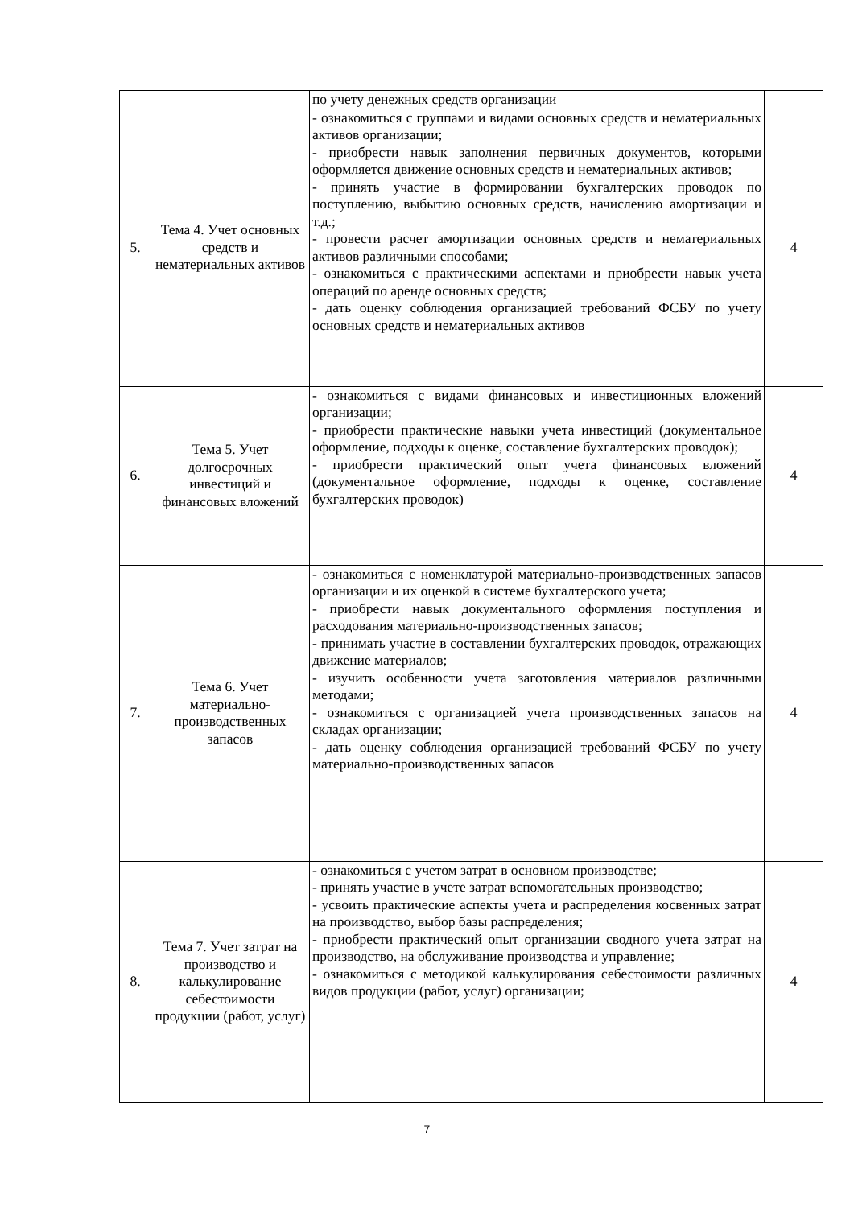| | | по учету денежных средств организации | |
| 5. | Тема 4. Учет основных средств и нематериальных активов | - ознакомиться с группами и видами основных средств и нематериальных активов организации; - приобрести навык заполнения первичных документов, которыми оформляется движение основных средств и нематериальных активов; - принять участие в формировании бухгалтерских проводок по поступлению, выбытию основных средств, начислению амортизации и т.д.; - провести расчет амортизации основных средств и нематериальных активов различными способами; - ознакомиться с практическими аспектами и приобрести навык учета операций по аренде основных средств; - дать оценку соблюдения организацией требований ФСБУ по учету основных средств и нематериальных активов | 4 |
| 6. | Тема 5. Учет долгосрочных инвестиций и финансовых вложений | - ознакомиться с видами финансовых и инвестиционных вложений организации; - приобрести практические навыки учета инвестиций (документальное оформление, подходы к оценке, составление бухгалтерских проводок); - приобрести практический опыт учета финансовых вложений (документальное оформление, подходы к оценке, составление бухгалтерских проводок) | 4 |
| 7. | Тема 6. Учет материально-производственных запасов | - ознакомиться с номенклатурой материально-производственных запасов организации и их оценкой в системе бухгалтерского учета; - приобрести навык документального оформления поступления и расходования материально-производственных запасов; - принимать участие в составлении бухгалтерских проводок, отражающих движение материалов; - изучить особенности учета заготовления материалов различными методами; - ознакомиться с организацией учета производственных запасов на складах организации; - дать оценку соблюдения организацией требований ФСБУ по учету материально-производственных запасов | 4 |
| 8. | Тема 7. Учет затрат на производство и калькулирование себестоимости продукции (работ, услуг) | - ознакомиться с учетом затрат в основном производстве; - принять участие в учете затрат вспомогательных производство; - усвоить практические аспекты учета и распределения косвенных затрат на производство, выбор базы распределения; - приобрести практический опыт организации сводного учета затрат на производство, на обслуживание производства и управление; - ознакомиться с методикой калькулирования себестоимости различных видов продукции (работ, услуг) организации; | 4 |
7